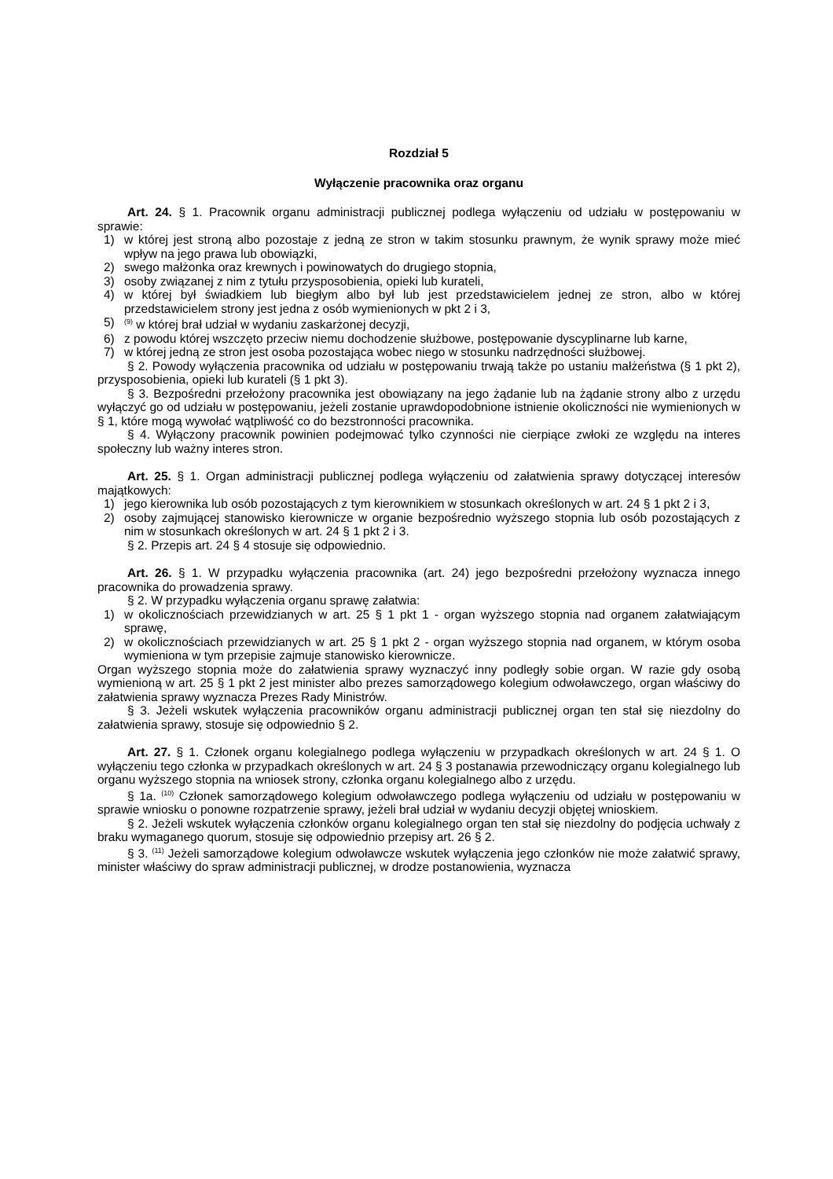Rozdział 5
Wyłączenie pracownika oraz organu
Art. 24. § 1. Pracownik organu administracji publicznej podlega wyłączeniu od udziału w postępowaniu w sprawie:
1) w której jest stroną albo pozostaje z jedną ze stron w takim stosunku prawnym, że wynik sprawy może mieć wpływ na jego prawa lub obowiązki,
2) swego małżonka oraz krewnych i powinowatych do drugiego stopnia,
3) osoby związanej z nim z tytułu przysposobienia, opieki lub kurateli,
4) w której był świadkiem lub biegłym albo był lub jest przedstawicielem jednej ze stron, albo w której przedstawicielem strony jest jedna z osób wymienionych w pkt 2 i 3,
5)<sup>(9)</sup> w której brał udział w wydaniu zaskarżonej decyzji,
6) z powodu której wszczęto przeciw niemu dochodzenie służbowe, postępowanie dyscyplinarne lub karne,
7) w której jedną ze stron jest osoba pozostająca wobec niego w stosunku nadrzędności służbowej.
§ 2. Powody wyłączenia pracownika od udziału w postępowaniu trwają także po ustaniu małżeństwa (§ 1 pkt 2), przysposobienia, opieki lub kurateli (§ 1 pkt 3).
§ 3. Bezpośredni przełożony pracownika jest obowiązany na jego żądanie lub na żądanie strony albo z urzędu wyłączyć go od udziału w postępowaniu, jeżeli zostanie uprawdopodobnione istnienie okoliczności nie wymienionych w § 1, które mogą wywołać wątpliwość co do bezstronności pracownika.
§ 4. Wyłączony pracownik powinien podejmować tylko czynności nie cierpiące zwłoki ze względu na interes społeczny lub ważny interes stron.
Art. 25. § 1. Organ administracji publicznej podlega wyłączeniu od załatwienia sprawy dotyczącej interesów majątkowych:
1) jego kierownika lub osób pozostających z tym kierownikiem w stosunkach określonych w art. 24 § 1 pkt 2 i 3,
2) osoby zajmującej stanowisko kierownicze w organie bezpośrednio wyższego stopnia lub osób pozostających z nim w stosunkach określonych w art. 24 § 1 pkt 2 i 3.
§ 2. Przepis art. 24 § 4 stosuje się odpowiednio.
Art. 26. § 1. W przypadku wyłączenia pracownika (art. 24) jego bezpośredni przełożony wyznacza innego pracownika do prowadzenia sprawy.
§ 2. W przypadku wyłączenia organu sprawę załatwia:
1) w okolicznościach przewidzianych w art. 25 § 1 pkt 1 - organ wyższego stopnia nad organem załatwiającym sprawę,
2) w okolicznościach przewidzianych w art. 25 § 1 pkt 2 - organ wyższego stopnia nad organem, w którym osoba wymieniona w tym przepisie zajmuje stanowisko kierownicze.
Organ wyższego stopnia może do załatwienia sprawy wyznaczyć inny podległy sobie organ. W razie gdy osobą wymienioną w art. 25 § 1 pkt 2 jest minister albo prezes samorządowego kolegium odwoławczego, organ właściwy do załatwienia sprawy wyznacza Prezes Rady Ministrów.
§ 3. Jeżeli wskutek wyłączenia pracowników organu administracji publicznej organ ten stał się niezdolny do załatwienia sprawy, stosuje się odpowiednio § 2.
Art. 27. § 1. Członek organu kolegialnego podlega wyłączeniu w przypadkach określonych w art. 24 § 1. O wyłączeniu tego członka w przypadkach określonych w art. 24 § 3 postanawia przewodniczący organu kolegialnego lub organu wyższego stopnia na wniosek strony, członka organu kolegialnego albo z urzędu.
§ 1a. <sup>(10)</sup> Członek samorządowego kolegium odwoławczego podlega wyłączeniu od udziału w postępowaniu w sprawie wniosku o ponowne rozpatrzenie sprawy, jeżeli brał udział w wydaniu decyzji objętej wnioskiem.
§ 2. Jeżeli wskutek wyłączenia członków organu kolegialnego organ ten stał się niezdolny do podjęcia uchwały z braku wymaganego quorum, stosuje się odpowiednio przepisy art. 26 § 2.
§ 3. <sup>(11)</sup> Jeżeli samorządowe kolegium odwoławcze wskutek wyłączenia jego członków nie może załatwić sprawy, minister właściwy do spraw administracji publicznej, w drodze postanowienia, wyznacza